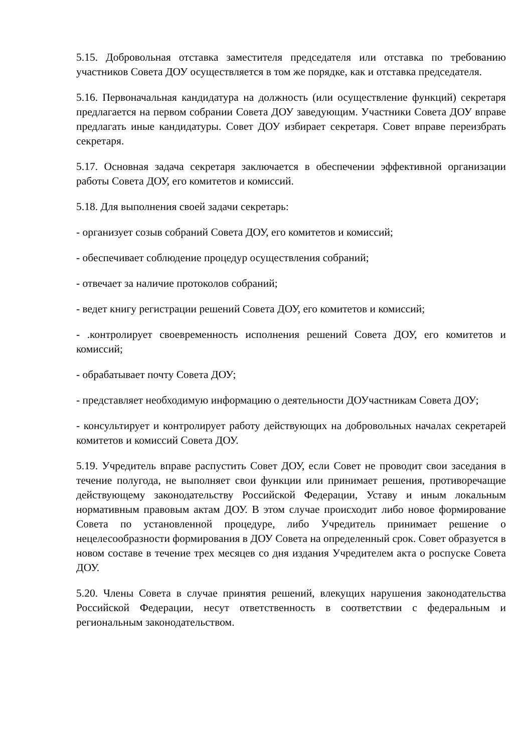5.15. Добровольная отставка заместителя председателя или отставка по требованию участников Совета ДОУ осуществляется в том же порядке, как и отставка председателя.
5.16. Первоначальная кандидатура на должность (или осуществление функций) секретаря предлагается на первом собрании Совета ДОУ заведующим. Участники Совета ДОУ вправе предлагать иные кандидатуры. Совет ДОУ избирает секретаря. Совет вправе переизбрать секретаря.
5.17. Основная задача секретаря заключается в обеспечении эффективной организации работы Совета ДОУ, его комитетов и комиссий.
5.18. Для выполнения своей задачи секретарь:
- организует созыв собраний Совета ДОУ, его комитетов и комиссий;
- обеспечивает соблюдение процедур осуществления собраний;
- отвечает за наличие протоколов собраний;
- ведет книгу регистрации решений Совета ДОУ, его комитетов и комиссий;
- .контролирует своевременность исполнения решений Совета ДОУ, его комитетов и комиссий;
- обрабатывает почту Совета ДОУ;
- представляет необходимую информацию о деятельности ДОУчастникам Совета ДОУ;
- консультирует и контролирует работу действующих на добровольных началах секретарей комитетов и комиссий Совета ДОУ.
5.19. Учредитель вправе распустить Совет ДОУ, если Совет не проводит свои заседания в течение полугода, не выполняет свои функции или принимает решения, противоречащие действующему законодательству Российской Федерации, Уставу и иным локальным нормативным правовым актам ДОУ. В этом случае происходит либо новое формирование Совета по установленной процедуре, либо Учредитель принимает решение о нецелесообразности формирования в ДОУ Совета на определенный срок. Совет образуется в новом составе в течение трех месяцев со дня издания Учредителем акта о роспуске Совета ДОУ.
5.20. Члены Совета в случае принятия решений, влекущих нарушения законодательства Российской Федерации, несут ответственность в соответствии с федеральным и региональным законодательством.